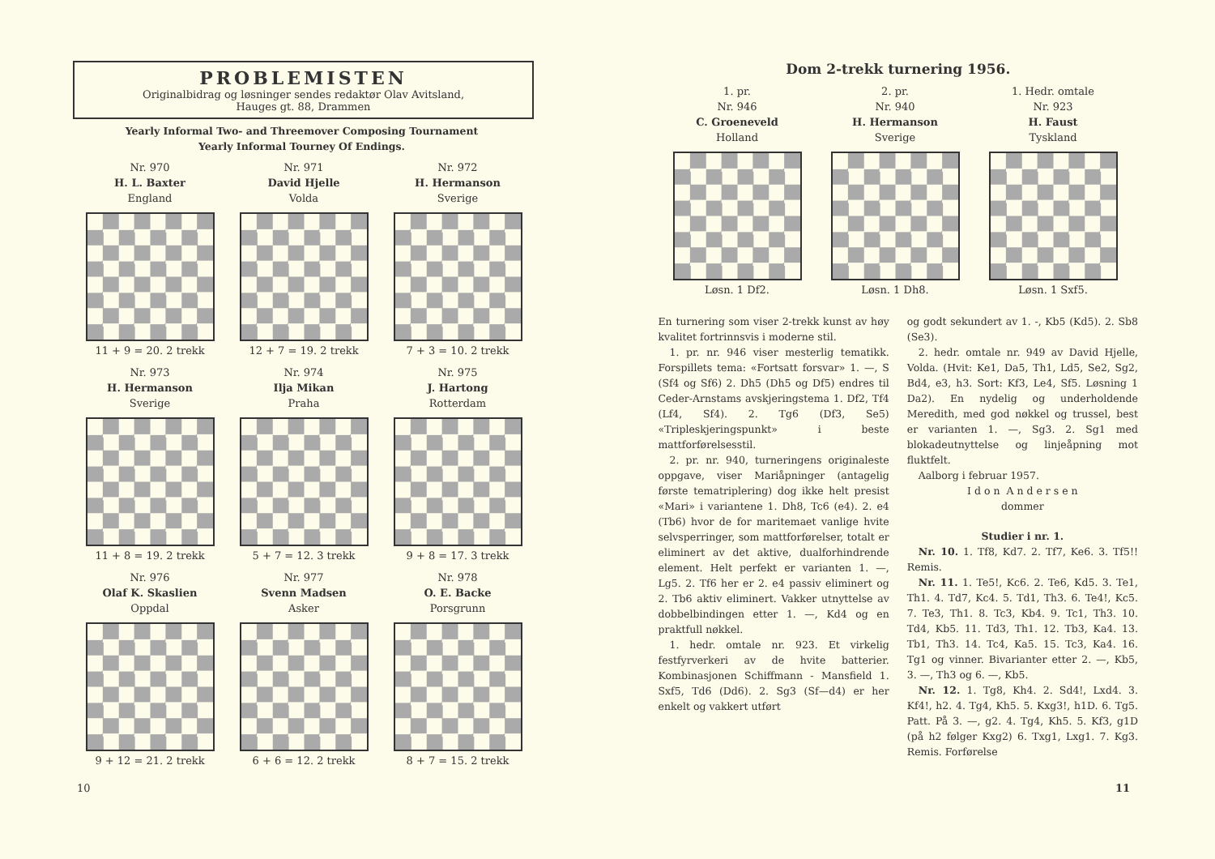PROBLEMISTEN
Originalbidrag og løsninger sendes redaktør Olav Avitsland,
Hauges gt. 88, Drammen
Yearly Informal Two- and Threemover Composing Tournament
Yearly Informal Tourney Of Endings.
Nr. 970
H. L. Baxter
England
11 + 9 = 20. 2 trekk
Nr. 971
David Hjelle
Volda
12 + 7 = 19. 2 trekk
Nr. 972
H. Hermanson
Sverige
7 + 3 = 10. 2 trekk
Nr. 973
H. Hermanson
Sverige
11 + 8 = 19. 2 trekk
Nr. 974
Ilja Mikan
Praha
5 + 7 = 12. 3 trekk
Nr. 975
J. Hartong
Rotterdam
9 + 8 = 17. 3 trekk
Nr. 976
Olaf K. Skaslien
Oppdal
9 + 12 = 21. 2 trekk
Nr. 977
Svenn Madsen
Asker
6 + 6 = 12. 2 trekk
Nr. 978
O. E. Backe
Porsgrunn
8 + 7 = 15. 2 trekk
10
Dom 2-trekk turnering 1956.
1. pr.
Nr. 946
C. Groeneveld
Holland
Løsn. 1 Df2.
2. pr.
Nr. 940
H. Hermanson
Sverige
Løsn. 1 Dh8.
1. Hedr. omtale
Nr. 923
H. Faust
Tyskland
Løsn. 1 Sxf5.
En turnering som viser 2-trekk kunst av høy kvalitet fortrinnsvis i moderne stil.
1. pr. nr. 946 viser mesterlig tematikk. Forspillets tema: «Fortsatt forsvar» 1. —, S (Sf4 og Sf6) 2. Dh5 (Dh5 og Df5) endres til Ceder-Arnstams avskjeringstema 1. Df2, Tf4 (Lf4, Sf4). 2. Tg6 (Df3, Se5) «Tripleskjeringspunkt» i beste mattforførelsesstil.
2. pr. nr. 940, turneringens originaleste oppgave, viser Mariåpninger (antagelig første tematriplering) dog ikke helt presist «Mari» i variantene 1. Dh8, Tc6 (e4). 2. e4 (Tb6) hvor de for maritemaet vanlige hvite selvsperringer, som mattforførelser, totalt er eliminert av det aktive, dualforhindrende element. Helt perfekt er varianten 1. —, Lg5. 2. Tf6 her er 2. e4 passiv eliminert og 2. Tb6 aktiv eliminert. Vakker utnyttelse av dobbelbindingen etter 1. —, Kd4 og en praktfull nøkkel.
1. hedr. omtale nr. 923. Et virkelig festfyrverkeri av de hvite batterier. Kombinasjonen Schiffmann - Mansfield 1. Sxf5, Td6 (Dd6). 2. Sg3 (Sf—d4) er her enkelt og vakkert utført
og godt sekundert av 1. -, Kb5 (Kd5). 2. Sb8 (Se3).
2. hedr. omtale nr. 949 av David Hjelle, Volda. (Hvit: Ke1, Da5, Th1, Ld5, Se2, Sg2, Bd4, e3, h3. Sort: Kf3, Le4, Sf5. Løsning 1 Da2). En nydelig og underholdende Meredith, med god nøkkel og trussel, best er varianten 1. —, Sg3. 2. Sg1 med blokadeutnyttelse og linjeåpning mot fluktfelt.
Aalborg i februar 1957.
I d o n A n d e r s e n
dommer
Studier i nr. 1.
Nr. 10. 1. Tf8, Kd7. 2. Tf7, Ke6. 3. Tf5!! Remis.
Nr. 11. 1. Te5!, Kc6. 2. Te6, Kd5. 3. Te1, Th1. 4. Td7, Kc4. 5. Td1, Th3. 6. Te4!, Kc5. 7. Te3, Th1. 8. Tc3, Kb4. 9. Tc1, Th3. 10. Td4, Kb5. 11. Td3, Th1. 12. Tb3, Ka4. 13. Tb1, Th3. 14. Tc4, Ka5. 15. Tc3, Ka4. 16. Tg1 og vinner. Bivarianter etter 2. —, Kb5, 3. —, Th3 og 6. —, Kb5.
Nr. 12. 1. Tg8, Kh4. 2. Sd4!, Lxd4. 3. Kf4!, h2. 4. Tg4, Kh5. 5. Kxg3!, h1D. 6. Tg5. Patt. På 3. —, g2. 4. Tg4, Kh5. 5. Kf3, g1D (på h2 følger Kxg2) 6. Txg1, Lxg1. 7. Kg3. Remis. Forførelse
11